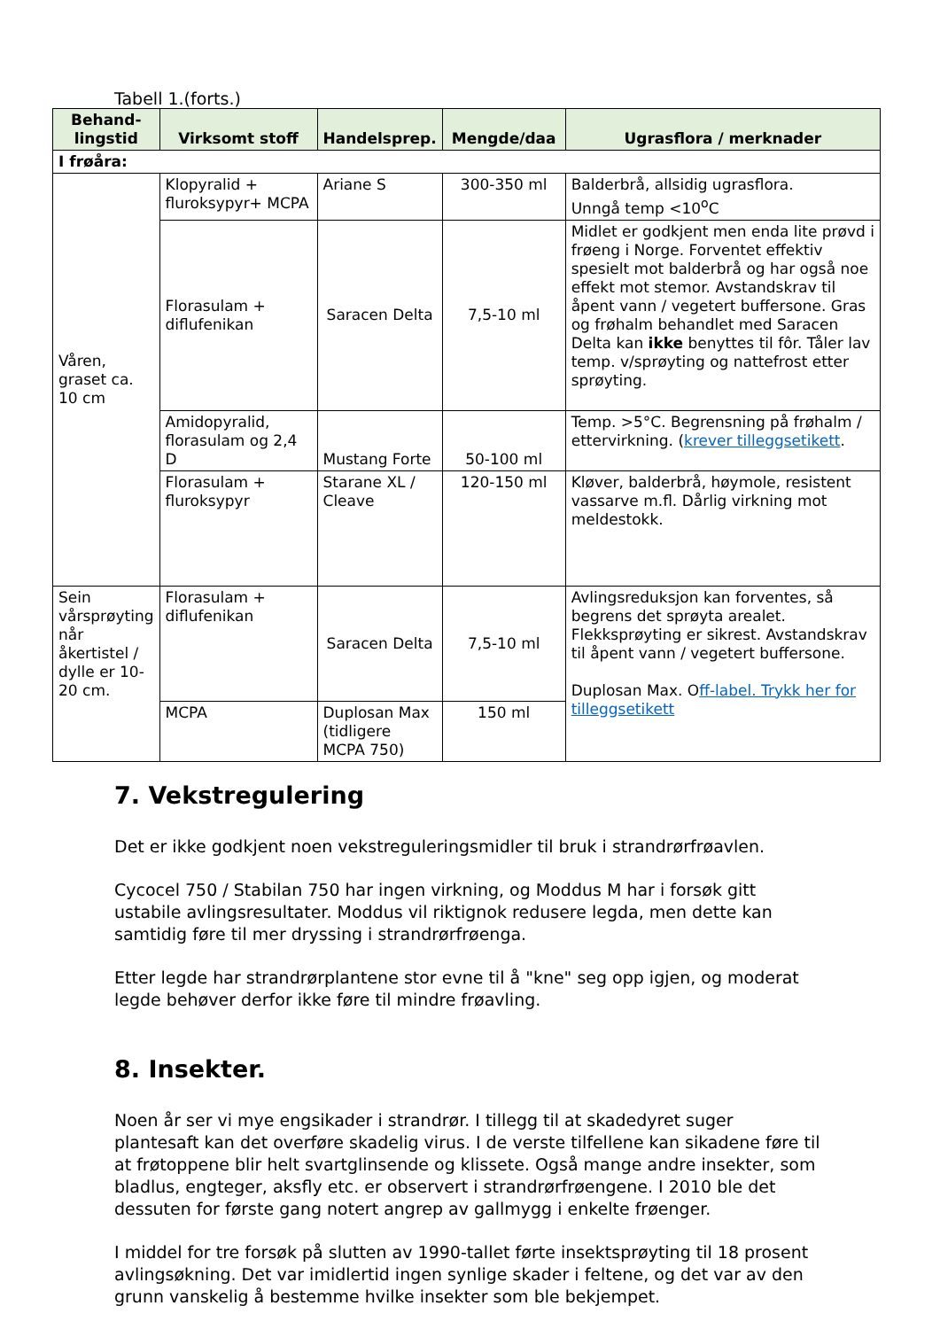Tabell 1.(forts.)
| Behand- lingstid | Virksomt stoff | Handelsprep. | Mengde/daa | Ugrasflora / merknader |
| --- | --- | --- | --- | --- |
| I frøåra: | | | | |
| Våren, graset ca. 10 cm | Klopyralid + fluroksypyr+ MCPA | Ariane S | 300-350 ml | Balderbrå, allsidig ugrasflora. Unngå temp <10<sup>o</sup>C |
| | Florasulam + diflufenikan | Saracen Delta | 7,5-10 ml | Midlet er godkjent men enda lite prøvd i frøeng i Norge. Forventet effektiv spesielt mot balderbrå og har også noe effekt mot stemor. Avstandskrav til åpent vann / vegetert buffersone. Gras og frøhalm behandlet med Saracen Delta kan ikke benyttes til fôr. Tåler lav temp. v/sprøyting og nattefrost etter sprøyting. |
| | Amidopyralid, florasulam og 2,4 D | Mustang Forte | 50-100 ml | Temp. >5°C. Begrensning på frøhalm / ettervirkning. ( krever tilleggsetikett . |
| | Florasulam + fluroksypyr | Starane XL / Cleave | 120-150 ml | Kløver, balderbrå, høymole, resistent vassarve m.fl. Dårlig virkning mot meldestokk. |
| Sein vårsprøyting når åkertistel / dylle er 10-20 cm. | Florasulam + diflufenikan | Saracen Delta | 7,5-10 ml | Avlingsreduksjon kan forventes, så begrens det sprøyta arealet. Flekksprøyting er sikrest. Avstandskrav til åpent vann / vegetert buffersone. Duplosan Max. O ff-label. Trykk her for tilleggsetikett |
| | MCPA | Duplosan Max (tidligere MCPA 750) | 150 ml | |
7. Vekstregulering
Det er ikke godkjent noen vekstreguleringsmidler til bruk i strandrørfrøavlen.
Cycocel 750 / Stabilan 750 har ingen virkning, og Moddus M har i forsøk gitt ustabile avlingsresultater. Moddus vil riktignok redusere legda, men dette kan samtidig føre til mer dryssing i strandrørfrøenga.
Etter legde har strandrørplantene stor evne til å "kne" seg opp igjen, og moderat legde behøver derfor ikke føre til mindre frøavling.
8. Insekter.
Noen år ser vi mye engsikader i strandrør. I tillegg til at skadedyret suger plantesaft kan det overføre skadelig virus. I de verste tilfellene kan sikadene føre til at frøtoppene blir helt svartglinsende og klissete. Også mange andre insekter, som bladlus, engteger, aksfly etc. er observert i strandrørfrøengene. I 2010 ble det dessuten for første gang notert angrep av gallmygg i enkelte frøenger.
I middel for tre forsøk på slutten av 1990-tallet førte insektsprøyting til 18 prosent avlingsøkning. Det var imidlertid ingen synlige skader i feltene, og det var av den grunn vanskelig å bestemme hvilke insekter som ble bekjempet.